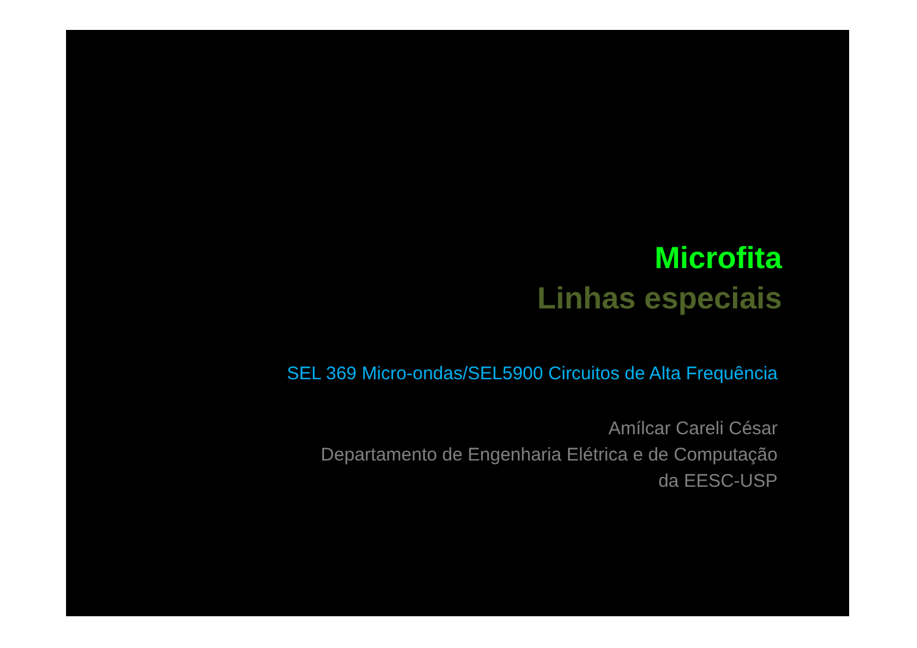Microfita
Linhas especiais
SEL 369 Micro-ondas/SEL5900 Circuitos de Alta Frequência
Amílcar Careli César
Departamento de Engenharia Elétrica e de Computação
da EESC-USP